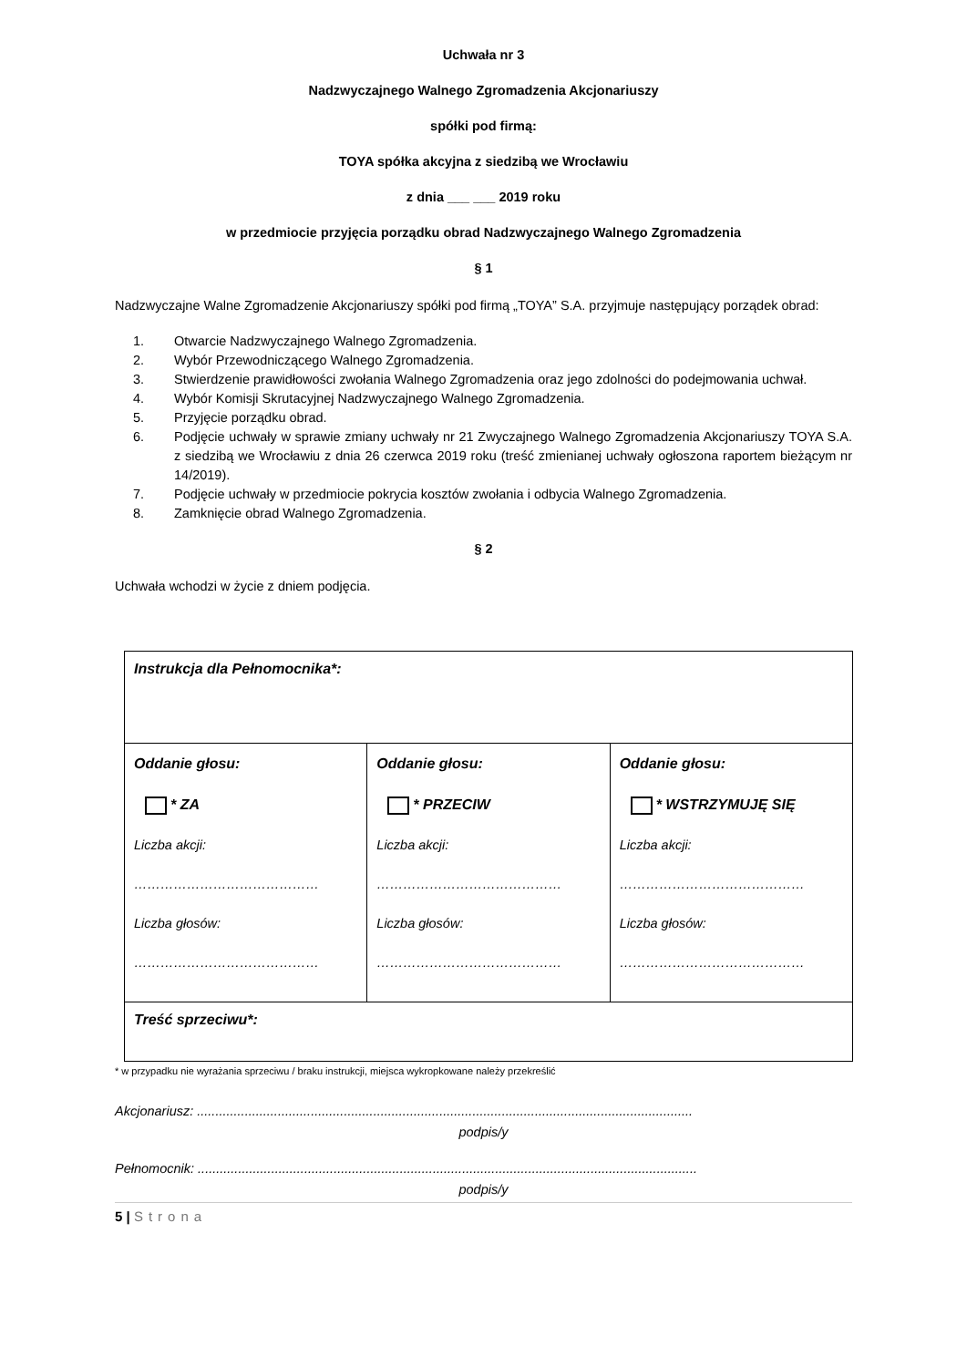Uchwała nr 3
Nadzwyczajnego Walnego Zgromadzenia Akcjonariuszy
spółki pod firmą:
TOYA spółka akcyjna z siedzibą we Wrocławiu
z dnia ___ ___ 2019 roku
w przedmiocie przyjęcia porządku obrad Nadzwyczajnego Walnego Zgromadzenia
§ 1
Nadzwyczajne Walne Zgromadzenie Akcjonariuszy spółki pod firmą „TOYA” S.A. przyjmuje następujący porządek obrad:
1. Otwarcie Nadzwyczajnego Walnego Zgromadzenia.
2. Wybór Przewodniczącego Walnego Zgromadzenia.
3. Stwierdzenie prawidłowości zwołania Walnego Zgromadzenia oraz jego zdolności do podejmowania uchwał.
4. Wybór Komisji Skrutacyjnej Nadzwyczajnego Walnego Zgromadzenia.
5. Przyjęcie porządku obrad.
6. Podjęcie uchwały w sprawie zmiany uchwały nr 21 Zwyczajnego Walnego Zgromadzenia Akcjonariuszy TOYA S.A. z siedzibą we Wrocławiu z dnia 26 czerwca 2019 roku (treść zmienianej uchwały ogłoszona raportem bieżącym nr 14/2019).
7. Podjęcie uchwały w przedmiocie pokrycia kosztów zwołania i odbycia Walnego Zgromadzenia.
8. Zamknięcie obrad Walnego Zgromadzenia.
§ 2
Uchwała wchodzi w życie z dniem podjęcia.
| Instrukcja dla Pełnomocnika*: | | |
| Oddanie głosu: * ZA Liczba akcji: …………………………………… Liczba głosów: …………………………………… | Oddanie głosu: * PRZECIW Liczba akcji: …………………………………… Liczba głosów: …………………………………… | Oddanie głosu: * WSTRZYMUJĘ SIĘ Liczba akcji: …………………………………… Liczba głosów: …………………………………… |
| Treść sprzeciwu*: | | |
* w przypadku nie wyrażania sprzeciwu / braku instrukcji, miejsca wykropkowane należy przekreślić
Akcjonariusz: .......................................................................................................................................
podpis/y
Pełnomocnik: ........................................................................................................................................
podpis/y
5 | Strona